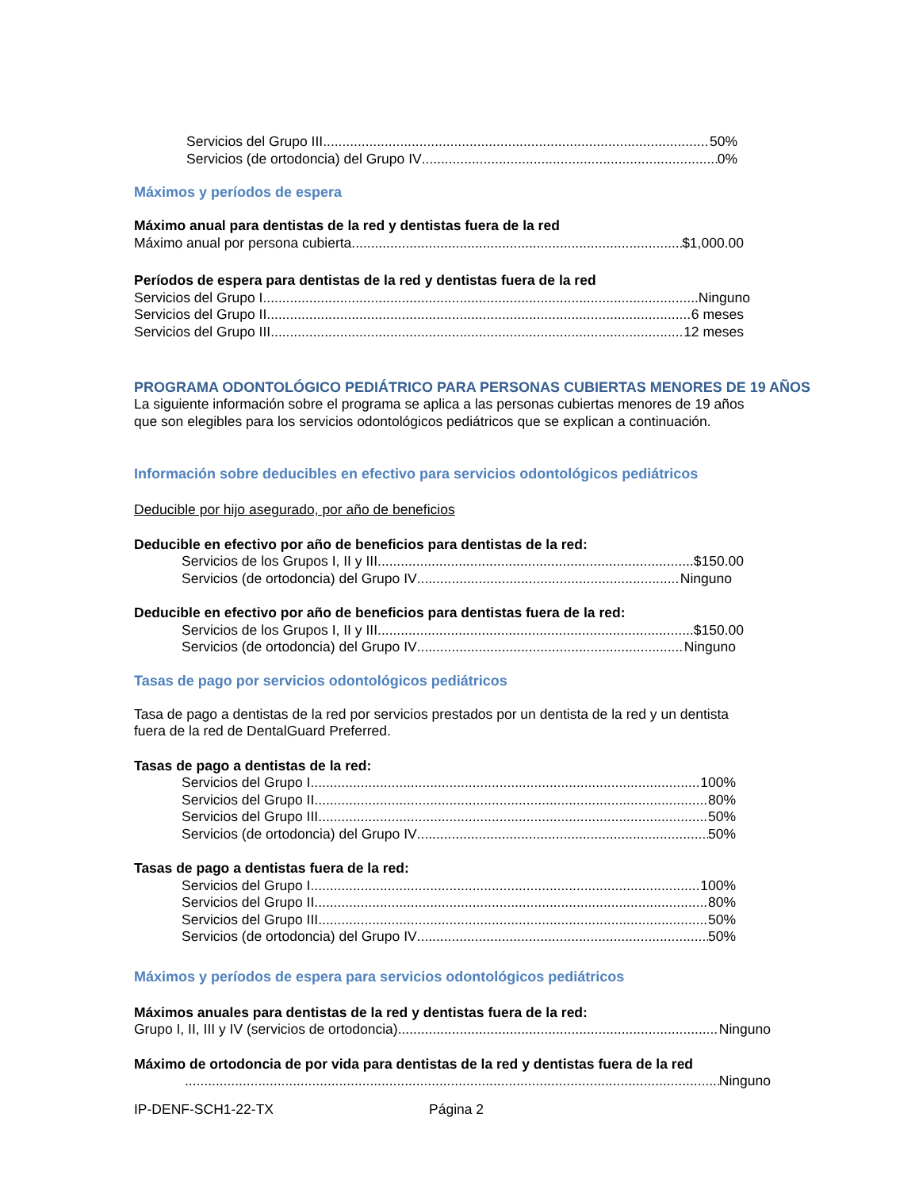Servicios del Grupo III 50%
Servicios (de ortodoncia) del Grupo IV 0%
Máximos y períodos de espera
Máximo anual para dentistas de la red y dentistas fuera de la red
Máximo anual por persona cubierta $1,000.00
Períodos de espera para dentistas de la red y dentistas fuera de la red
Servicios del Grupo I Ninguno
Servicios del Grupo II 6 meses
Servicios del Grupo III 12 meses
PROGRAMA ODONTOLÓGICO PEDIÁTRICO PARA PERSONAS CUBIERTAS MENORES DE 19 AÑOS
La siguiente información sobre el programa se aplica a las personas cubiertas menores de 19 años
que son elegibles para los servicios odontológicos pediátricos que se explican a continuación.
Información sobre deducibles en efectivo para servicios odontológicos pediátricos
Deducible por hijo asegurado, por año de beneficios
Deducible en efectivo por año de beneficios para dentistas de la red:
Servicios de los Grupos I, II y III $150.00
Servicios (de ortodoncia) del Grupo IV Ninguno
Deducible en efectivo por año de beneficios para dentistas fuera de la red:
Servicios de los Grupos I, II y III $150.00
Servicios (de ortodoncia) del Grupo IV Ninguno
Tasas de pago por servicios odontológicos pediátricos
Tasa de pago a dentistas de la red por servicios prestados por un dentista de la red y un dentista
fuera de la red de DentalGuard Preferred.
Tasas de pago a dentistas de la red:
Servicios del Grupo I 100%
Servicios del Grupo II 80%
Servicios del Grupo III 50%
Servicios (de ortodoncia) del Grupo IV 50%
Tasas de pago a dentistas fuera de la red:
Servicios del Grupo I 100%
Servicios del Grupo II 80%
Servicios del Grupo III 50%
Servicios (de ortodoncia) del Grupo IV 50%
Máximos y períodos de espera para servicios odontológicos pediátricos
Máximos anuales para dentistas de la red y dentistas fuera de la red:
Grupo I, II, III y IV (servicios de ortodoncia) Ninguno
Máximo de ortodoncia de por vida para dentistas de la red y dentistas fuera de la red
Ninguno
IP-DENF-SCH1-22-TX Página 2